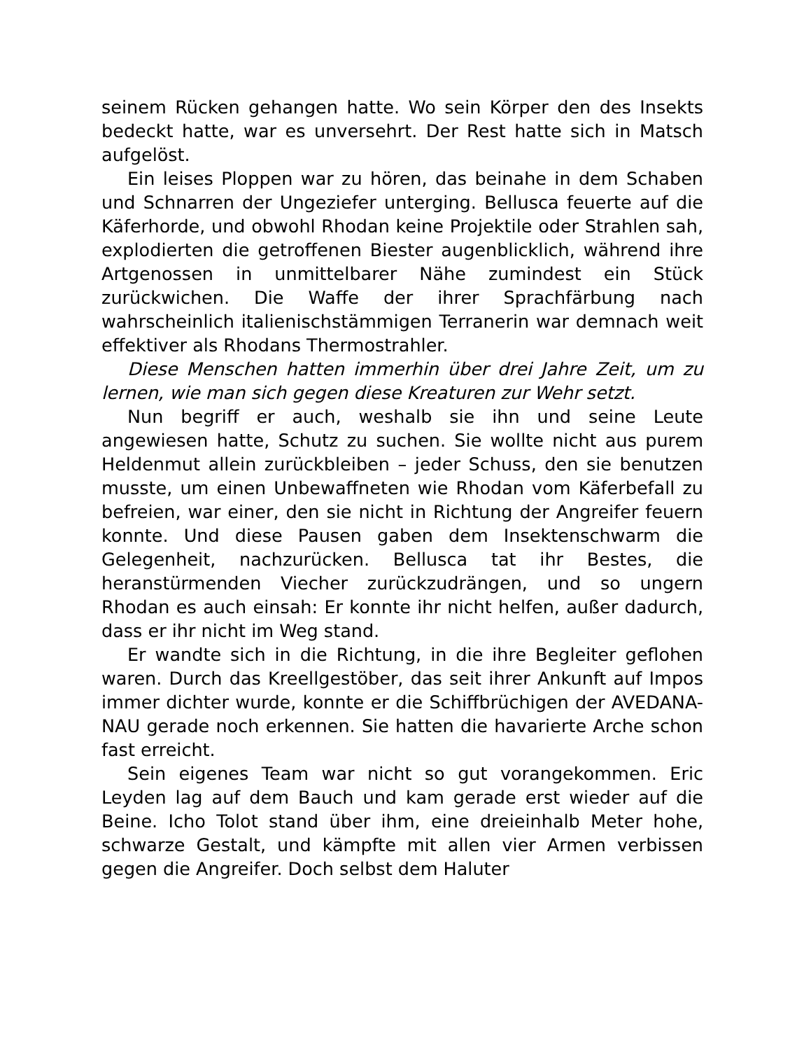seinem Rücken gehangen hatte. Wo sein Körper den des Insekts bedeckt hatte, war es unversehrt. Der Rest hatte sich in Matsch aufgelöst.
Ein leises Ploppen war zu hören, das beinahe in dem Schaben und Schnarren der Ungeziefer unterging. Bellusca feuerte auf die Käferhorde, und obwohl Rhodan keine Projektile oder Strahlen sah, explodierten die getroffenen Biester augenblicklich, während ihre Artgenossen in unmittelbarer Nähe zumindest ein Stück zurückwichen. Die Waffe der ihrer Sprachfärbung nach wahrscheinlich italienischstämmigen Terranerin war demnach weit effektiver als Rhodans Thermostrahler.
Diese Menschen hatten immerhin über drei Jahre Zeit, um zu lernen, wie man sich gegen diese Kreaturen zur Wehr setzt.
Nun begriff er auch, weshalb sie ihn und seine Leute angewiesen hatte, Schutz zu suchen. Sie wollte nicht aus purem Heldenmut allein zurückbleiben – jeder Schuss, den sie benutzen musste, um einen Unbewaffneten wie Rhodan vom Käferbefall zu befreien, war einer, den sie nicht in Richtung der Angreifer feuern konnte. Und diese Pausen gaben dem Insektenschwarm die Gelegenheit, nachzurücken. Bellusca tat ihr Bestes, die heranstürmenden Viecher zurückzudrängen, und so ungern Rhodan es auch einsah: Er konnte ihr nicht helfen, außer dadurch, dass er ihr nicht im Weg stand.
Er wandte sich in die Richtung, in die ihre Begleiter geflohen waren. Durch das Kreellgestöber, das seit ihrer Ankunft auf Impos immer dichter wurde, konnte er die Schiffbrüchigen der AVEDANA-NAU gerade noch erkennen. Sie hatten die havarierte Arche schon fast erreicht.
Sein eigenes Team war nicht so gut vorangekommen. Eric Leyden lag auf dem Bauch und kam gerade erst wieder auf die Beine. Icho Tolot stand über ihm, eine dreieinhalb Meter hohe, schwarze Gestalt, und kämpfte mit allen vier Armen verbissen gegen die Angreifer. Doch selbst dem Haluter